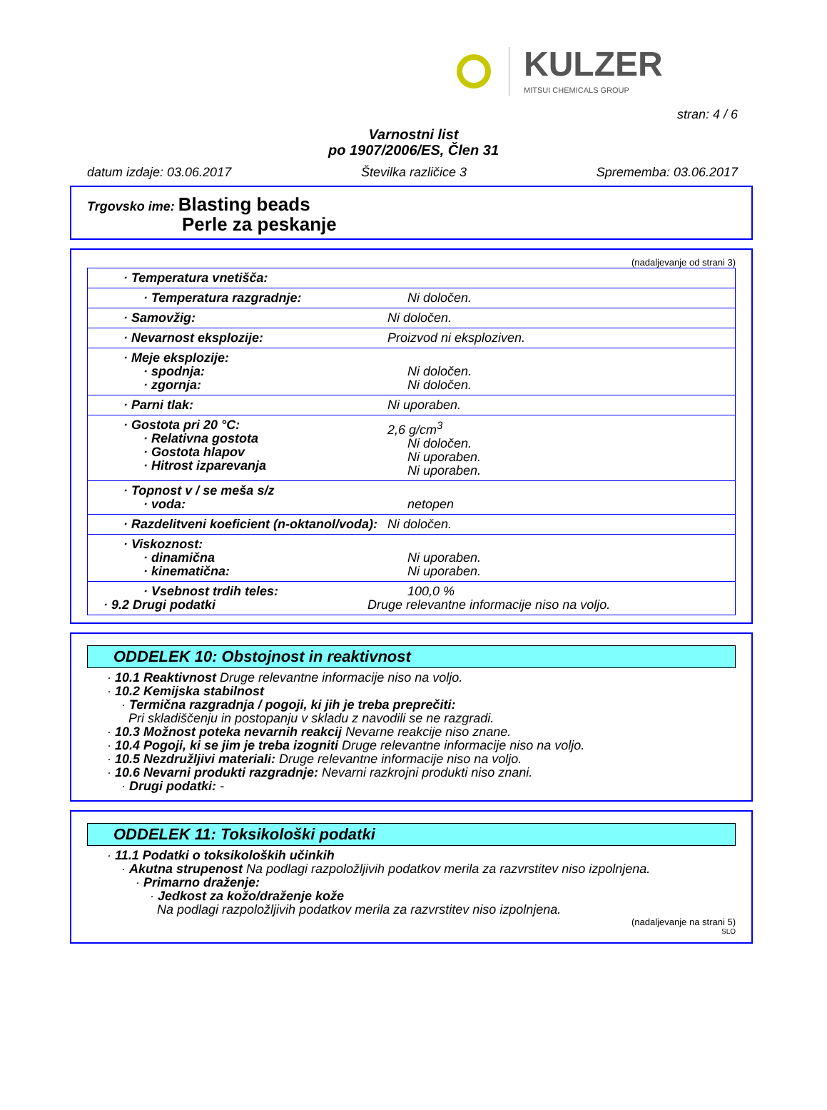KULZER
MITSUI CHEMICALS GROUP
stran: 4 / 6
Varnostni list
po 1907/2006/ES, Člen 31
datum izdaje: 03.06.2017 Številka različice 3 Sprememba: 03.06.2017
Trgovsko ime: Blasting beads
Perle za peskanje
(nadaljevanje od strani 3)
| · Temperatura vnetišča: | |
| · Temperatura razgradnje: | Ni določen. |
| · Samovžig: | Ni določen. |
| · Nevarnost eksplozije: | Proizvod ni eksploziven. |
| · Meje eksplozije: · spodnja: · zgornja: | Ni določen. Ni določen. |
| · Parni tlak: | Ni uporaben. |
| · Gostota pri 20 °C: · Relativna gostota · Gostota hlapov · Hitrost izparevanja | 2,6 g/cm<sup>3</sup> Ni določen. Ni uporaben. Ni uporaben. |
| · Topnost v / se meša s/z · voda: | netopen |
| · Razdelitveni koeficient (n-oktanol/voda): | Ni določen. |
| · Viskoznost: · dinamična · kinematična: | Ni uporaben. Ni uporaben. |
| · Vsebnost trdih teles: · 9.2 Drugi podatki | 100,0 % Druge relevantne informacije niso na voljo. |
ODDELEK 10: Obstojnost in reaktivnost
· 10.1 Reaktivnost Druge relevantne informacije niso na voljo.
· 10.2 Kemijska stabilnost
· Termična razgradnja / pogoji, ki jih je treba preprečiti:
Pri skladiščenju in postopanju v skladu z navodili se ne razgradi.
· 10.3 Možnost poteka nevarnih reakcij Nevarne reakcije niso znane.
· 10.4 Pogoji, ki se jim je treba izogniti Druge relevantne informacije niso na voljo.
· 10.5 Nezdružljivi materiali: Druge relevantne informacije niso na voljo.
· 10.6 Nevarni produkti razgradnje: Nevarni razkrojni produkti niso znani.
· Drugi podatki: -
ODDELEK 11: Toksikološki podatki
· 11.1 Podatki o toksikoloških učinkih
· Akutna strupenost Na podlagi razpoložljivih podatkov merila za razvrstitev niso izpolnjena.
· Primarno draženje:
· Jedkost za kožo/draženje kože
Na podlagi razpoložljivih podatkov merila za razvrstitev niso izpolnjena.
(nadaljevanje na strani 5)
SLO